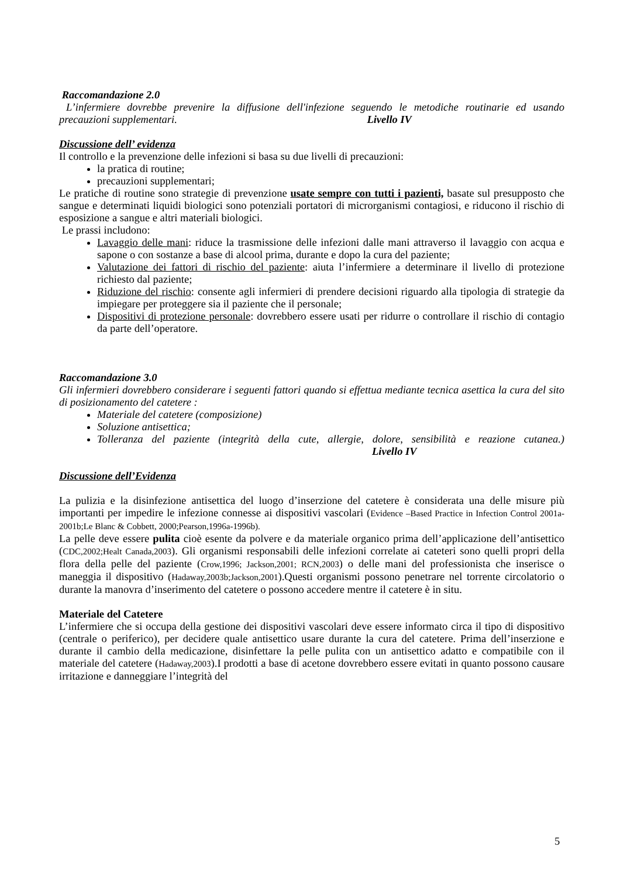Raccomandazione 2.0
L’infermiere dovrebbe prevenire la diffusione dell'infezione seguendo le metodiche routinarie ed usando precauzioni supplementari. Livello IV
Discussione dell’ evidenza
Il controllo e la prevenzione delle infezioni si basa su due livelli di precauzioni:
la pratica di routine;
precauzioni supplementari;
Le pratiche di routine sono strategie di prevenzione usate sempre con tutti i pazienti, basate sul presupposto che sangue e determinati liquidi biologici sono potenziali portatori di microrganismi contagiosi, e riducono il rischio di esposizione a sangue e altri materiali biologici.
Le prassi includono:
Lavaggio delle mani: riduce la trasmissione delle infezioni dalle mani attraverso il lavaggio con acqua e sapone o con sostanze a base di alcool prima, durante e dopo la cura del paziente;
Valutazione dei fattori di rischio del paziente: aiuta l’infermiere a determinare il livello di protezione richiesto dal paziente;
Riduzione del rischio: consente agli infermieri di prendere decisioni riguardo alla tipologia di strategie da impiegare per proteggere sia il paziente che il personale;
Dispositivi di protezione personale: dovrebbero essere usati per ridurre o controllare il rischio di contagio da parte dell’operatore.
Raccomandazione 3.0
Gli infermieri dovrebbero considerare i seguenti fattori quando si effettua mediante tecnica asettica la cura del sito di posizionamento del catetere :
Materiale del catetere (composizione)
Soluzione antisettica;
Tolleranza del paziente (integrità della cute, allergie, dolore, sensibilità e reazione cutanea.) Livello IV
Discussione dell’Evidenza
La pulizia e la disinfezione antisettica del luogo d’inserzione del catetere è considerata una delle misure più importanti per impedire le infezione connesse ai dispositivi vascolari (Evidence –Based Practice in Infection Control 2001a-2001b;Le Blanc & Cobbett, 2000;Pearson,1996a-1996b).
La pelle deve essere pulita cioè esente da polvere e da materiale organico prima dell’applicazione dell’antisettico (CDC,2002;Healt Canada,2003). Gli organismi responsabili delle infezioni correlate ai cateteri sono quelli propri della flora della pelle del paziente (Crow,1996; Jackson,2001; RCN,2003) o delle mani del professionista che inserisce o maneggia il dispositivo (Hadaway,2003b;Jackson,2001).Questi organismi possono penetrare nel torrente circolatorio o durante la manovra d’inserimento del catetere o possono accedere mentre il catetere è in situ.
Materiale del Catetere
L’infermiere che si occupa della gestione dei dispositivi vascolari deve essere informato circa il tipo di dispositivo (centrale o periferico), per decidere quale antisettico usare durante la cura del catetere. Prima dell’inserzione e durante il cambio della medicazione, disinfettare la pelle pulita con un antisettico adatto e compatibile con il materiale del catetere (Hadaway,2003).I prodotti a base di acetone dovrebbero essere evitati in quanto possono causare irritazione e danneggiare l’integrità del
5